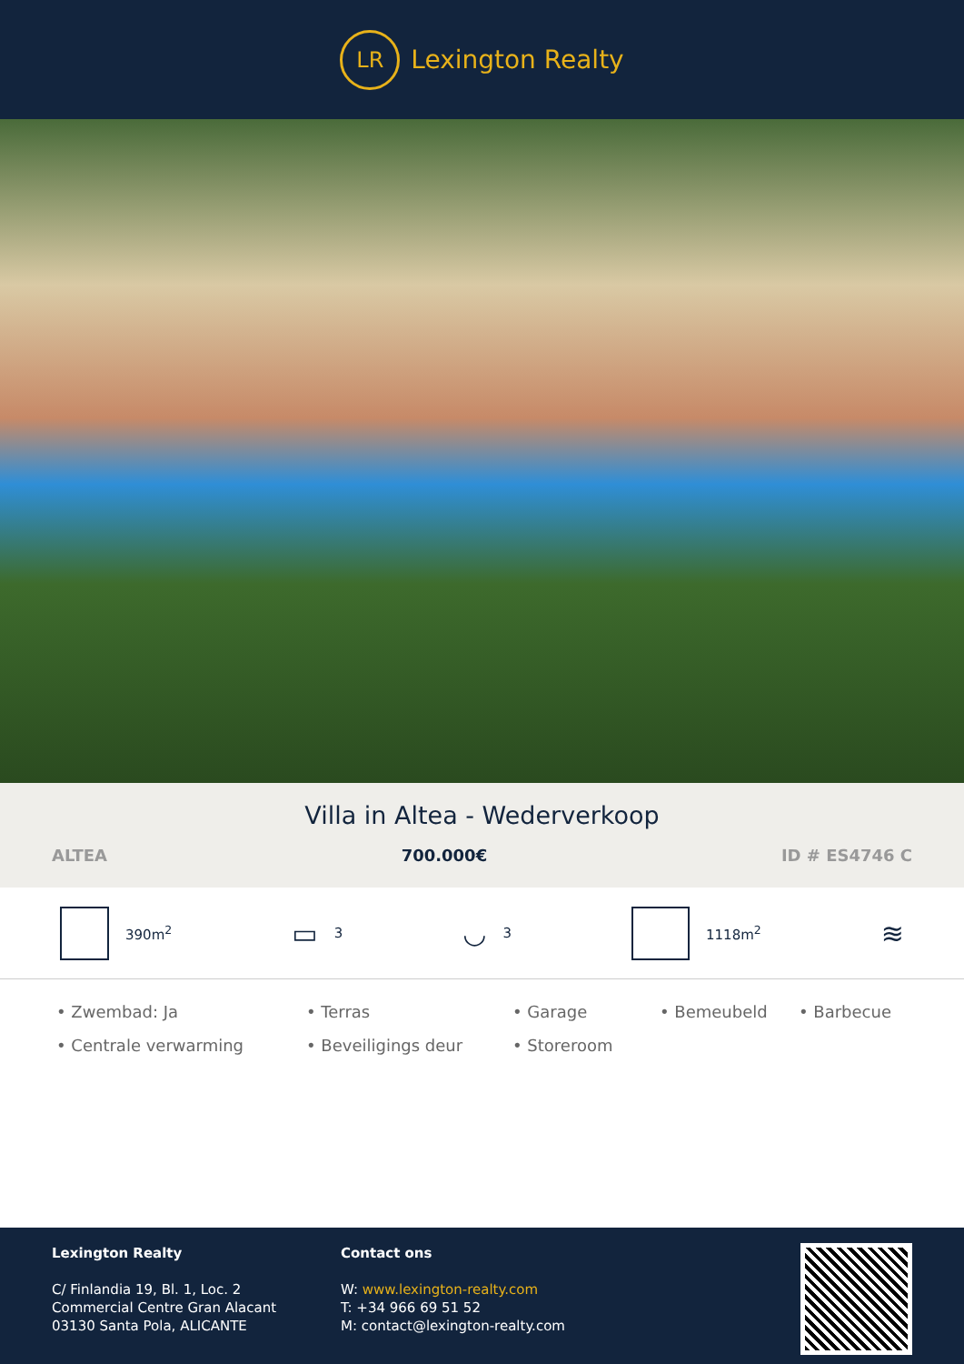LR
Lexington Realty
Villa in Altea - Wederverkoop
ALTEA 700.000€ ID # ES4746 C
390m<sup>2</sup>
▭ 3
◡ 3 1118m<sup>2</sup>
≋
• Zwembad: Ja
• Terras
• Garage
• Bemeubeld
• Barbecue
• Centrale verwarming
• Beveiligings deur
• Storeroom
Lexington Realty
C/ Finlandia 19, Bl. 1, Loc. 2
Commercial Centre Gran Alacant
03130 Santa Pola, ALICANTE
Contact ons
W: www.lexington-realty.com
T: +34 966 69 51 52
M: contact@lexington-realty.com